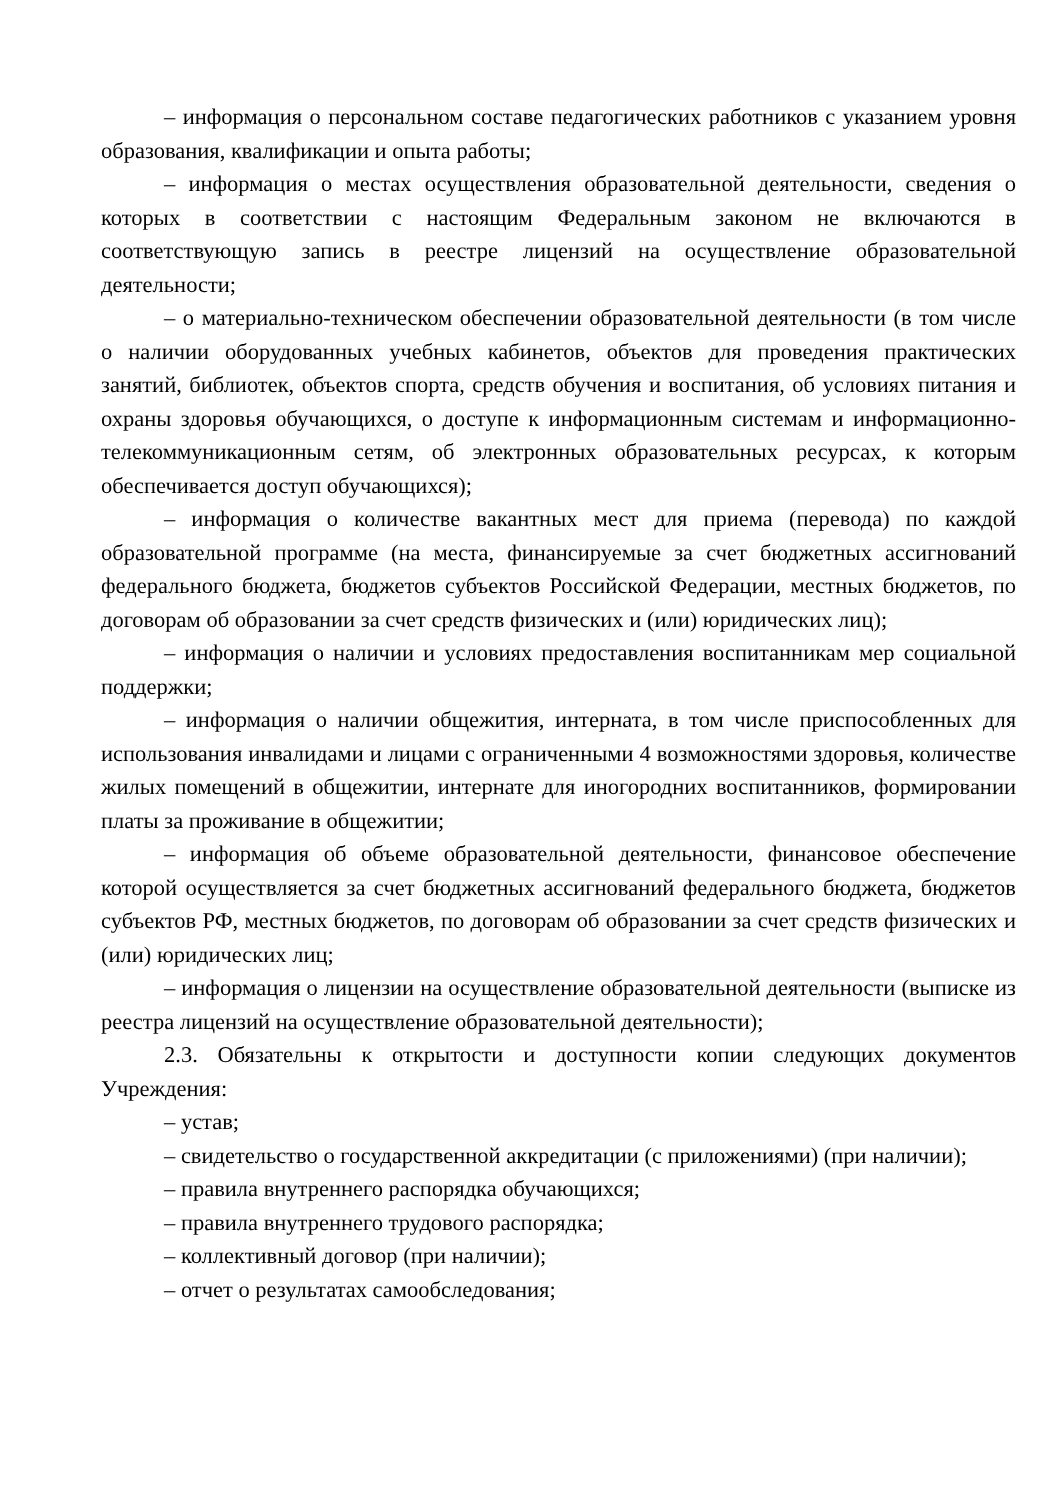– информация о персональном составе педагогических работников с указанием уровня образования, квалификации и опыта работы;
– информация о местах осуществления образовательной деятельности, сведения о которых в соответствии с настоящим Федеральным законом не включаются в соответствующую запись в реестре лицензий на осуществление образовательной деятельности;
– о материально-техническом обеспечении образовательной деятельности (в том числе о наличии оборудованных учебных кабинетов, объектов для проведения практических занятий, библиотек, объектов спорта, средств обучения и воспитания, об условиях питания и охраны здоровья обучающихся, о доступе к информационным системам и информационно-телекоммуникационным сетям, об электронных образовательных ресурсах, к которым обеспечивается доступ обучающихся);
– информация о количестве вакантных мест для приема (перевода) по каждой образовательной программе (на места, финансируемые за счет бюджетных ассигнований федерального бюджета, бюджетов субъектов Российской Федерации, местных бюджетов, по договорам об образовании за счет средств физических и (или) юридических лиц);
– информация о наличии и условиях предоставления воспитанникам мер социальной поддержки;
– информация о наличии общежития, интерната, в том числе приспособленных для использования инвалидами и лицами с ограниченными 4 возможностями здоровья, количестве жилых помещений в общежитии, интернате для иногородних воспитанников, формировании платы за проживание в общежитии;
– информация об объеме образовательной деятельности, финансовое обеспечение которой осуществляется за счет бюджетных ассигнований федерального бюджета, бюджетов субъектов РФ, местных бюджетов, по договорам об образовании за счет средств физических и (или) юридических лиц;
– информация о лицензии на осуществление образовательной деятельности (выписке из реестра лицензий на осуществление образовательной деятельности);
2.3. Обязательны к открытости и доступности копии следующих документов Учреждения:
– устав;
– свидетельство о государственной аккредитации (с приложениями) (при наличии);
– правила внутреннего распорядка обучающихся;
– правила внутреннего трудового распорядка;
– коллективный договор (при наличии);
– отчет о результатах самообследования;